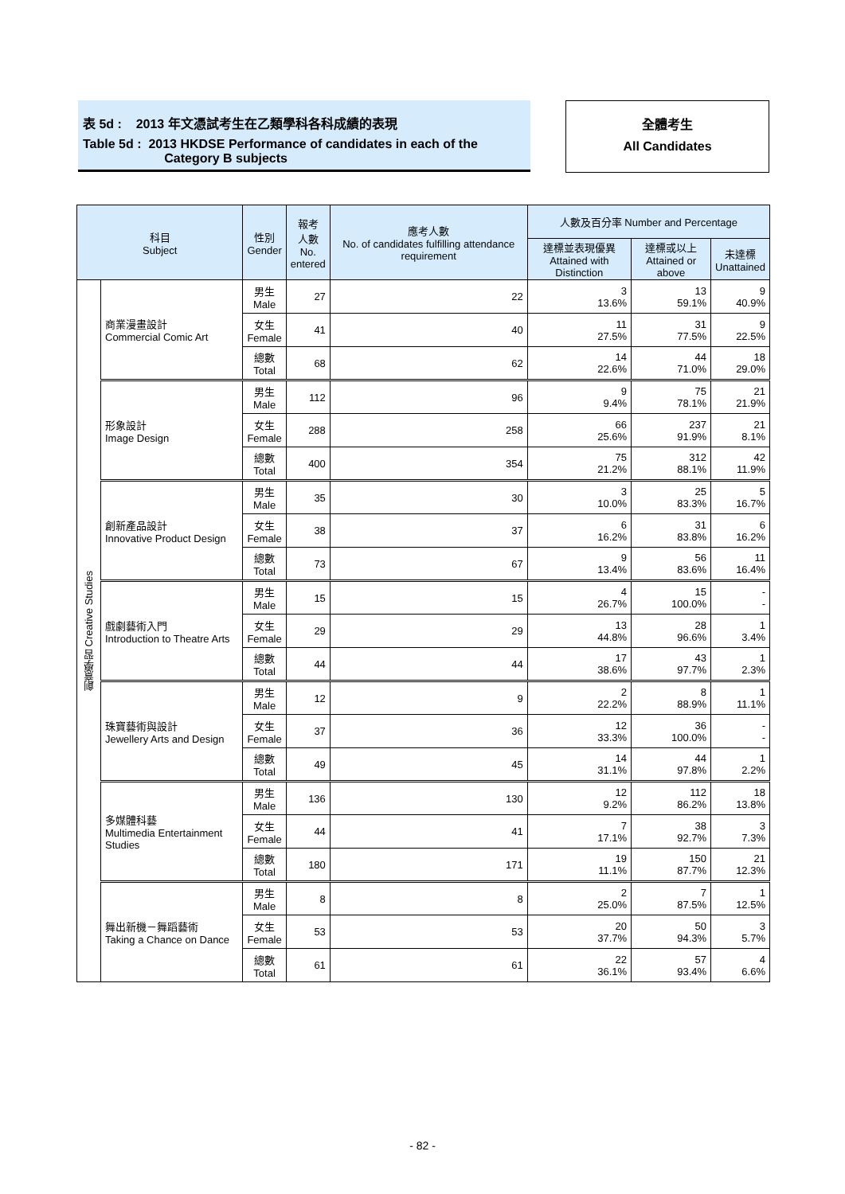表 5d : 2013 年文憑試考生在乙類學科各科成績的表現
Table 5d : 2013 HKDSE Performance of candidates in each of the
Category B subjects
全體考生
All Candidates
| 科目 Subject | | 性別 Gender | 報考 人數 No. entered | 應考人數 No. of candidates fulfilling attendance requirement | 人數及百分率 Number and Percentage | | |
| --- | --- | --- | --- | --- | --- | --- | --- |
| | | | | | 達標並表現優異 Attained with Distinction | 達標或以上 Attained or above | 未達標 Unattained |
| 創意學習 Creative Studies | 商業漫畫設計 Commercial Comic Art | 男生 Male | 27 | 22 | 3 13.6% | 13 59.1% | 9 40.9% |
| | | 女生 Female | 41 | 40 | 11 27.5% | 31 77.5% | 9 22.5% |
| | | 總數 Total | 68 | 62 | 14 22.6% | 44 71.0% | 18 29.0% |
| | 形象設計 Image Design | 男生 Male | 112 | 96 | 9 9.4% | 75 78.1% | 21 21.9% |
| | | 女生 Female | 288 | 258 | 66 25.6% | 237 91.9% | 21 8.1% |
| | | 總數 Total | 400 | 354 | 75 21.2% | 312 88.1% | 42 11.9% |
| | 創新產品設計 Innovative Product Design | 男生 Male | 35 | 30 | 3 10.0% | 25 83.3% | 5 16.7% |
| | | 女生 Female | 38 | 37 | 6 16.2% | 31 83.8% | 6 16.2% |
| | | 總數 Total | 73 | 67 | 9 13.4% | 56 83.6% | 11 16.4% |
| | 戲劇藝術入門 Introduction to Theatre Arts | 男生 Male | 15 | 15 | 4 26.7% | 15 100.0% | - - |
| | | 女生 Female | 29 | 29 | 13 44.8% | 28 96.6% | 1 3.4% |
| | | 總數 Total | 44 | 44 | 17 38.6% | 43 97.7% | 1 2.3% |
| | 珠寶藝術與設計 Jewellery Arts and Design | 男生 Male | 12 | 9 | 2 22.2% | 8 88.9% | 1 11.1% |
| | | 女生 Female | 37 | 36 | 12 33.3% | 36 100.0% | - - |
| | | 總數 Total | 49 | 45 | 14 31.1% | 44 97.8% | 1 2.2% |
| | 多媒體科藝 Multimedia Entertainment Studies | 男生 Male | 136 | 130 | 12 9.2% | 112 86.2% | 18 13.8% |
| | | 女生 Female | 44 | 41 | 7 17.1% | 38 92.7% | 3 7.3% |
| | | 總數 Total | 180 | 171 | 19 11.1% | 150 87.7% | 21 12.3% |
| | 舞出新機－舞蹈藝術 Taking a Chance on Dance | 男生 Male | 8 | 8 | 2 25.0% | 7 87.5% | 1 12.5% |
| | | 女生 Female | 53 | 53 | 20 37.7% | 50 94.3% | 3 5.7% |
| | | 總數 Total | 61 | 61 | 22 36.1% | 57 93.4% | 4 6.6% |
- 82 -